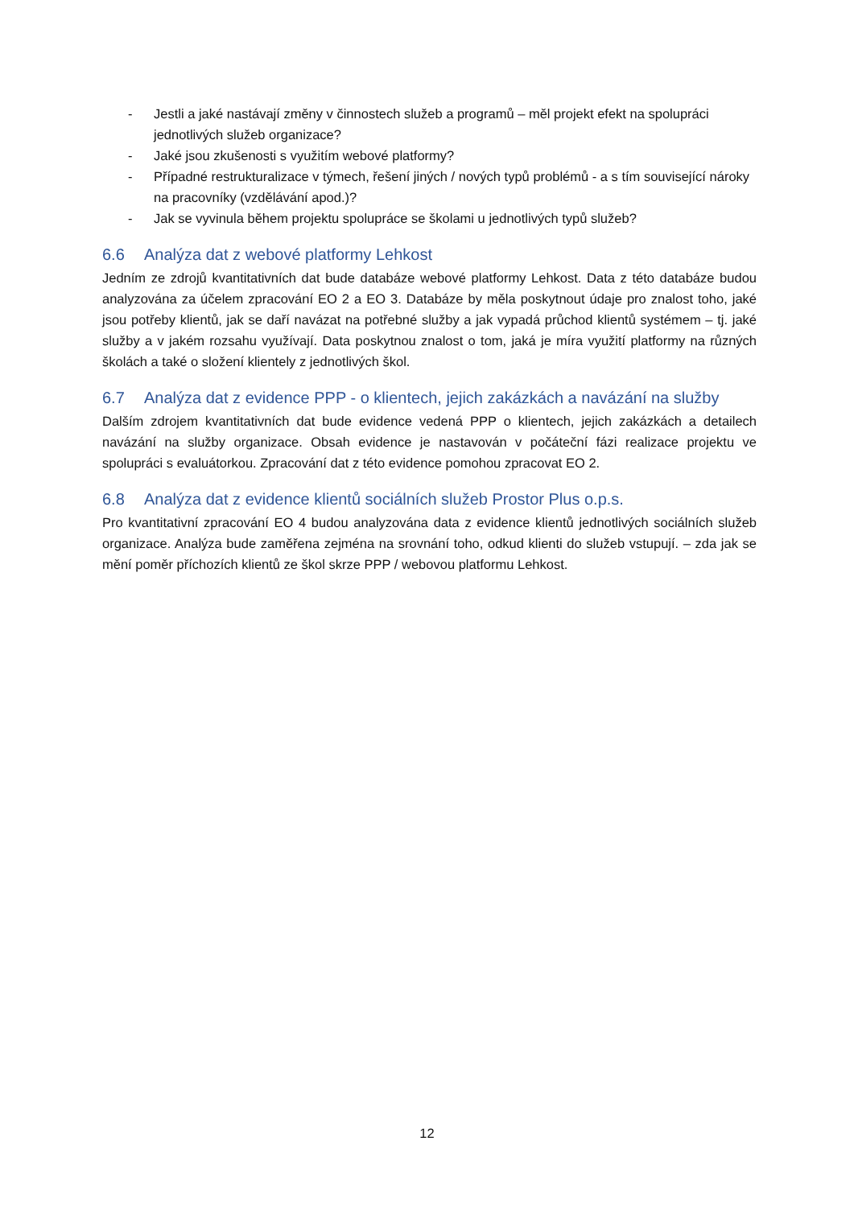- Jestli a jaké nastávají změny v činnostech služeb a programů – měl projekt efekt na spolupráci jednotlivých služeb organizace?
- Jaké jsou zkušenosti s využitím webové platformy?
- Případné restrukturalizace v týmech, řešení jiných / nových typů problémů - a s tím související nároky na pracovníky (vzdělávání apod.)?
- Jak se vyvinula během projektu spolupráce se školami u jednotlivých typů služeb?
6.6 Analýza dat z webové platformy Lehkost
Jedním ze zdrojů kvantitativních dat bude databáze webové platformy Lehkost. Data z této databáze budou analyzována za účelem zpracování EO 2 a EO 3. Databáze by měla poskytnout údaje pro znalost toho, jaké jsou potřeby klientů, jak se daří navázat na potřebné služby a jak vypadá průchod klientů systémem – tj. jaké služby a v jakém rozsahu využívají. Data poskytnou znalost o tom, jaká je míra využití platformy na různých školách a také o složení klientely z jednotlivých škol.
6.7 Analýza dat z evidence PPP - o klientech, jejich zakázkách a navázání na služby
Dalším zdrojem kvantitativních dat bude evidence vedená PPP o klientech, jejich zakázkách a detailech navázání na služby organizace. Obsah evidence je nastavován v počáteční fázi realizace projektu ve spolupráci s evaluátorkou. Zpracování dat z této evidence pomohou zpracovat EO 2.
6.8 Analýza dat z evidence klientů sociálních služeb Prostor Plus o.p.s.
Pro kvantitativní zpracování EO 4 budou analyzována data z evidence klientů jednotlivých sociálních služeb organizace. Analýza bude zaměřena zejména na srovnání toho, odkud klienti do služeb vstupují. – zda jak se mění poměr příchozích klientů ze škol skrze PPP / webovou platformu Lehkost.
12